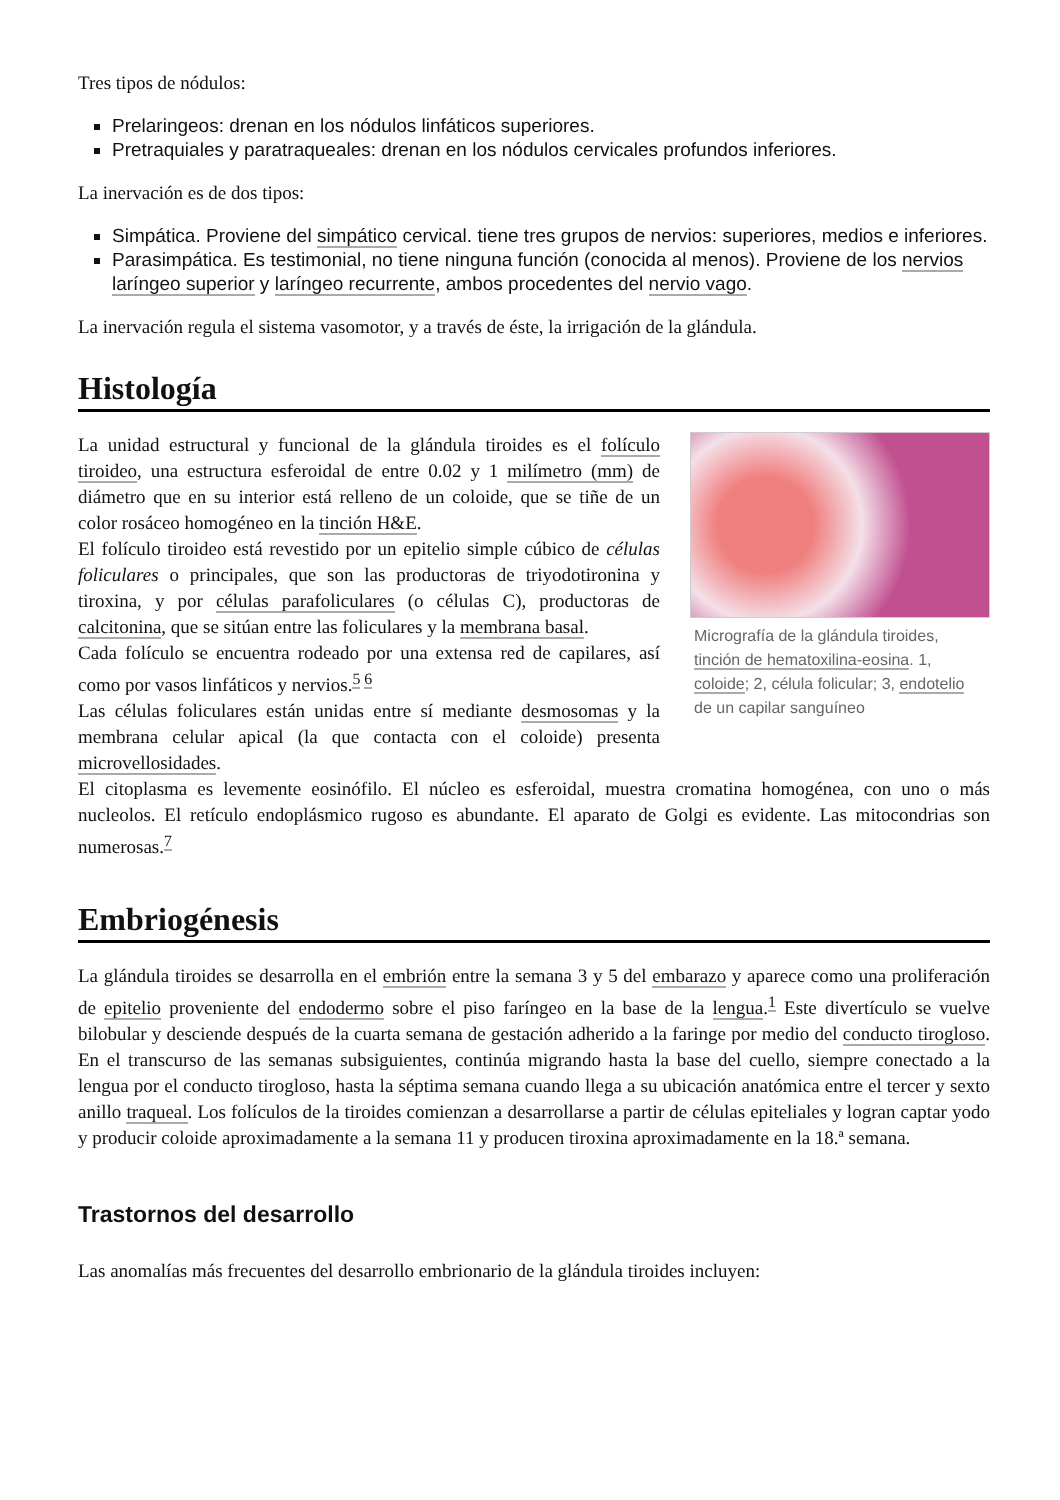Tres tipos de nódulos:
Prelaringeos: drenan en los nódulos linfáticos superiores.
Pretraquiales y paratraqueales: drenan en los nódulos cervicales profundos inferiores.
La inervación es de dos tipos:
Simpática. Proviene del simpático cervical. tiene tres grupos de nervios: superiores, medios e inferiores.
Parasimpática. Es testimonial, no tiene ninguna función (conocida al menos). Proviene de los nervios laríngeo superior y laríngeo recurrente, ambos procedentes del nervio vago.
La inervación regula el sistema vasomotor, y a través de éste, la irrigación de la glándula.
Histología
Micrografía de la glándula tiroides, tinción de hematoxilina-eosina. 1, coloide; 2, célula folicular; 3, endotelio de un capilar sanguíneo
La unidad estructural y funcional de la glándula tiroides es el folículo tiroideo, una estructura esferoidal de entre 0.02 y 1 milímetro (mm) de diámetro que en su interior está relleno de un coloide, que se tiñe de un color rosáceo homogéneo en la tinción H&E.
El folículo tiroideo está revestido por un epitelio simple cúbico de células foliculares o principales, que son las productoras de triyodotironina y tiroxina, y por células parafoliculares (o células C), productoras de calcitonina, que se sitúan entre las foliculares y la membrana basal.
Cada folículo se encuentra rodeado por una extensa red de capilares, así como por vasos linfáticos y nervios.<sup>5 6</sup>
Las células foliculares están unidas entre sí mediante desmosomas y la membrana celular apical (la que contacta con el coloide) presenta microvellosidades.
El citoplasma es levemente eosinófilo. El núcleo es esferoidal, muestra cromatina homogénea, con uno o más nucleolos. El retículo endoplásmico rugoso es abundante. El aparato de Golgi es evidente. Las mitocondrias son numerosas.<sup>7</sup>
Embriogénesis
La glándula tiroides se desarrolla en el embrión entre la semana 3 y 5 del embarazo y aparece como una proliferación de epitelio proveniente del endodermo sobre el piso faríngeo en la base de la lengua.<sup>1</sup> Este divertículo se vuelve bilobular y desciende después de la cuarta semana de gestación adherido a la faringe por medio del conducto tirogloso. En el transcurso de las semanas subsiguientes, continúa migrando hasta la base del cuello, siempre conectado a la lengua por el conducto tirogloso, hasta la séptima semana cuando llega a su ubicación anatómica entre el tercer y sexto anillo traqueal. Los folículos de la tiroides comienzan a desarrollarse a partir de células epiteliales y logran captar yodo y producir coloide aproximadamente a la semana 11 y producen tiroxina aproximadamente en la 18.ª semana.
Trastornos del desarrollo
Las anomalías más frecuentes del desarrollo embrionario de la glándula tiroides incluyen: